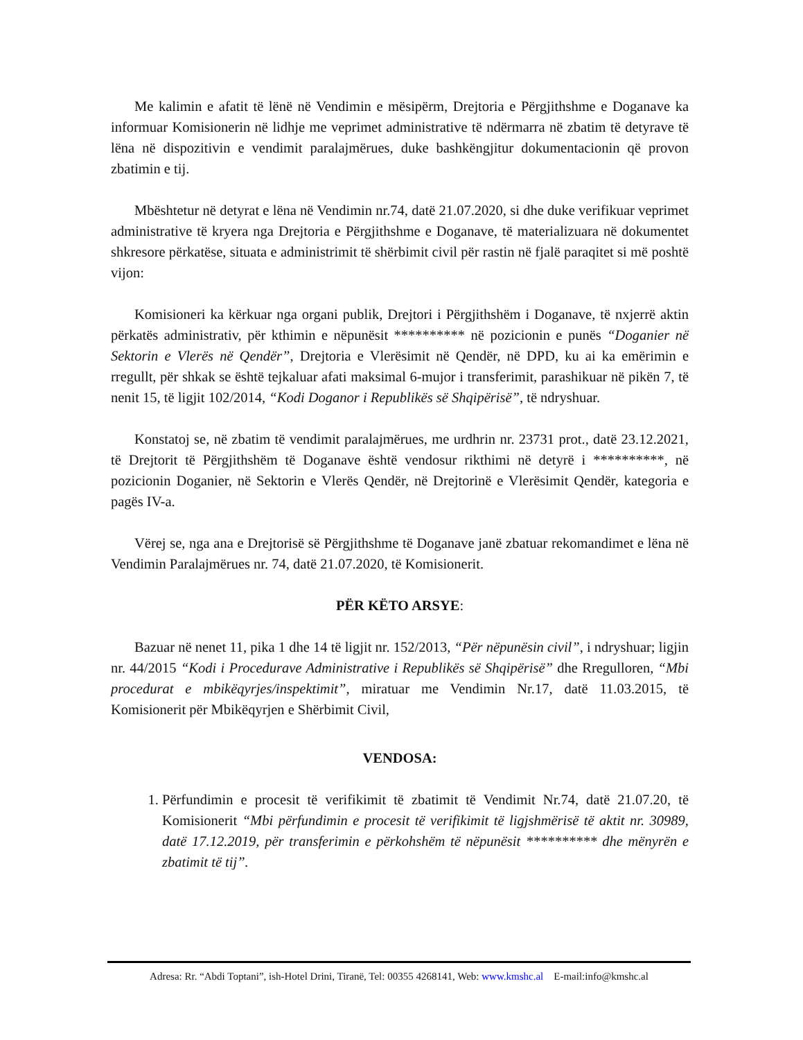Me kalimin e afatit të lënë në Vendimin e mësipërm, Drejtoria e Përgjithshme e Doganave ka informuar Komisionerin në lidhje me veprimet administrative të ndërmarra në zbatim të detyrave të lëna në dispozitivin e vendimit paralajmërues, duke bashkëngjitur dokumentacionin që provon zbatimin e tij.
Mbështetur në detyrat e lëna në Vendimin nr.74, datë 21.07.2020, si dhe duke verifikuar veprimet administrative të kryera nga Drejtoria e Përgjithshme e Doganave, të materializuara në dokumentet shkresore përkatëse, situata e administrimit të shërbimit civil për rastin në fjalë paraqitet si më poshtë vijon:
Komisioneri ka kërkuar nga organi publik, Drejtori i Përgjithshëm i Doganave, të nxjerrë aktin përkatës administrativ, për kthimin e nëpunësit ********** në pozicionin e punës “Doganier në Sektorin e Vlerës në Qendër”, Drejtoria e Vlerësimit në Qendër, në DPD, ku ai ka emërimin e rregullt, për shkak se është tejkaluar afati maksimal 6-mujor i transferimit, parashikuar në pikën 7, të nenit 15, të ligjit 102/2014, “Kodi Doganor i Republikës së Shqipërisë”, të ndryshuar.
Konstatoj se, në zbatim të vendimit paralajmërues, me urdhrin nr. 23731 prot., datë 23.12.2021, të Drejtorit të Përgjithshëm të Doganave është vendosur rikthimi në detyrë i **********, në pozicionin Doganier, në Sektorin e Vlerës Qendër, në Drejtorinë e Vlerësimit Qendër, kategoria e pagës IV-a.
Vërej se, nga ana e Drejtorisë së Përgjithshme të Doganave janë zbatuar rekomandimet e lëna në Vendimin Paralajmërues nr. 74, datë 21.07.2020, të Komisionerit.
PËR KËTO ARSYE:
Bazuar në nenet 11, pika 1 dhe 14 të ligjit nr. 152/2013, “Për nëpunësin civil”, i ndryshuar; ligjin nr. 44/2015 “Kodi i Procedurave Administrative i Republikës së Shqipërisë” dhe Rregulloren, “Mbi procedurat e mbikëqyrjes/inspektimit”, miratuar me Vendimin Nr.17, datë 11.03.2015, të Komisionerit për Mbikëqyrjen e Shërbimit Civil,
VENDOSA:
1. Përfundimin e procesit të verifikimit të zbatimit të Vendimit Nr.74, datë 21.07.20, të Komisionerit “Mbi përfundimin e procesit të verifikimit të ligjshmërisë të aktit nr. 30989, datë 17.12.2019, për transferimin e përkohshëm të nëpunësit ********** dhe mënyrën e zbatimit të tij”.
Adresa: Rr. “Abdi Toptani”, ish-Hotel Drini, Tiranë, Tel: 00355 4268141, Web: www.kmshc.al E-mail:info@kmshc.al